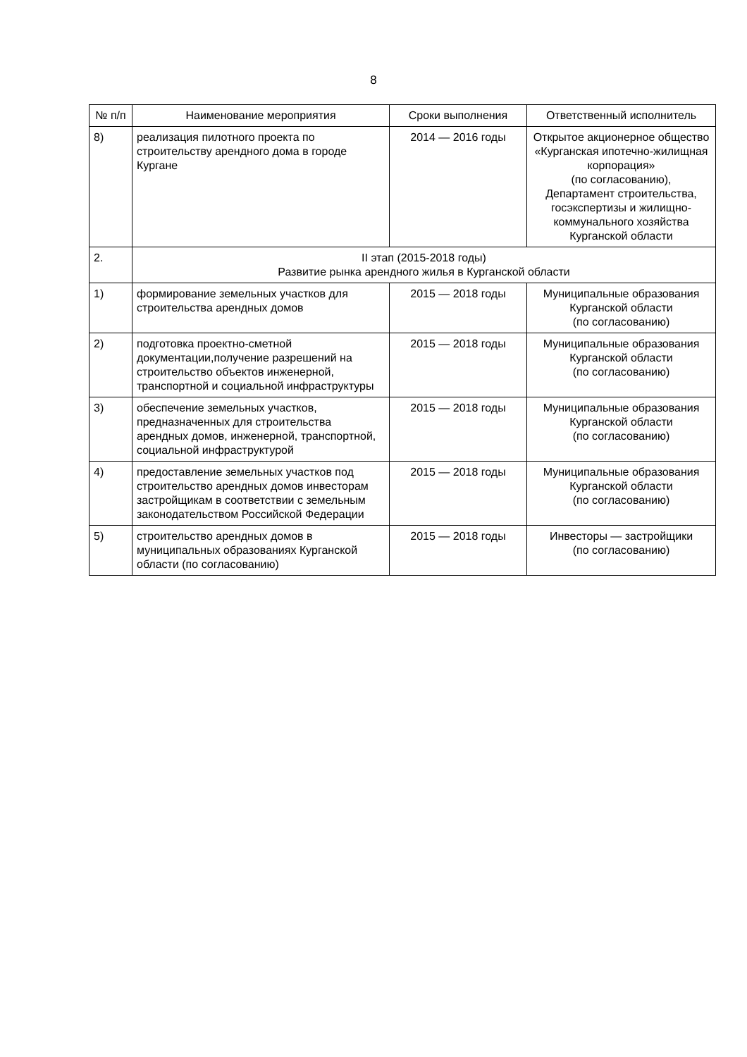8
| № п/п | Наименование мероприятия | Сроки выполнения | Ответственный исполнитель |
| --- | --- | --- | --- |
| 8) | реализация пилотного проекта по строительству арендного дома в городе Кургане | 2014 — 2016 годы | Открытое акционерное общество «Курганская ипотечно-жилищная корпорация» (по согласованию), Департамент строительства, госэкспертизы и жилищно-коммунального хозяйства Курганской области |
| 2. | II этап (2015-2018 годы) Развитие рынка арендного жилья в Курганской области | | |
| 1) | формирование земельных участков для строительства арендных домов | 2015 — 2018 годы | Муниципальные образования Курганской области (по согласованию) |
| 2) | подготовка проектно-сметной документации,получение разрешений на строительство объектов инженерной, транспортной и социальной инфраструктуры | 2015 — 2018 годы | Муниципальные образования Курганской области (по согласованию) |
| 3) | обеспечение земельных участков, предназначенных для строительства арендных домов, инженерной, транспортной, социальной инфраструктурой | 2015 — 2018 годы | Муниципальные образования Курганской области (по согласованию) |
| 4) | предоставление земельных участков под строительство арендных домов инвесторам застройщикам в соответствии с земельным законодательством Российской Федерации | 2015 — 2018 годы | Муниципальные образования Курганской области (по согласованию) |
| 5) | строительство арендных домов в муниципальных образованиях Курганской области (по согласованию) | 2015 — 2018 годы | Инвесторы — застройщики (по согласованию) |